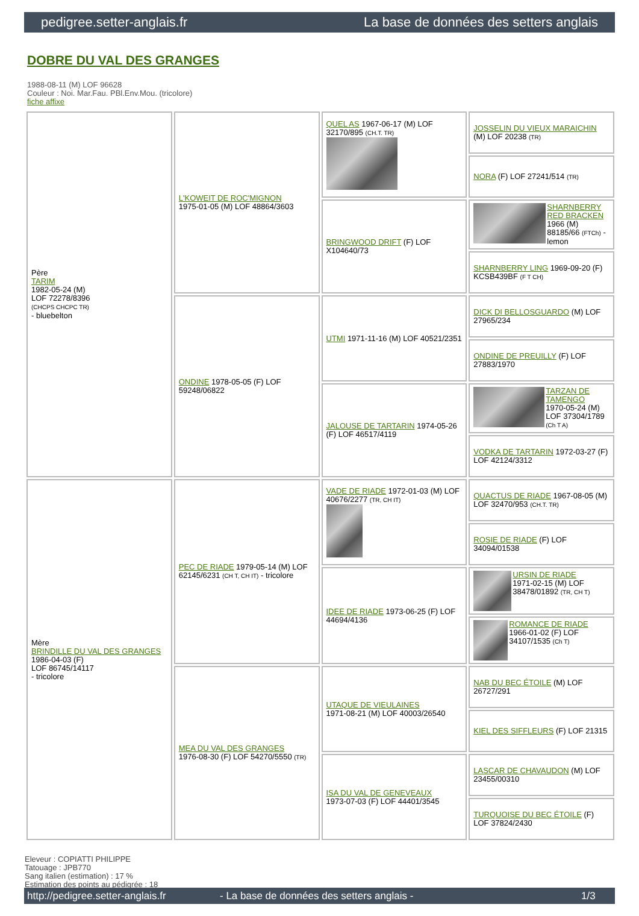pedigree.setter-anglais.fr La base de données des setters anglais
DOBRE DU VAL DES GRANGES
1988-08-11 (M) LOF 96628
Couleur : Noi. Mar.Fau. PBl.Env.Mou. (tricolore)
fiche affixe
| Père TARIM 1982-05-24 (M) LOF 72278/8396 (CHCPS CHCPC TR) - bluebelton | L'KOWEIT DE ROC'MIGNON 1975-01-05 (M) LOF 48864/3603 | QUEL AS 1967-06-17 (M) LOF 32170/895 (CH.T. TR) | JOSSELIN DU VIEUX MARAICHIN (M) LOF 20238 (TR) |
| | | | NORA (F) LOF 27241/514 (TR) |
| | | BRINGWOOD DRIFT (F) LOF X104640/73 | SHARNBERRY RED BRACKEN 1966 (M) 88185/66 (FTCh) - lemon |
| | | | SHARNBERRY LING 1969-09-20 (F) KCSB439BF (F T CH) |
| | ONDINE 1978-05-05 (F) LOF 59248/06822 | UTMI 1971-11-16 (M) LOF 40521/2351 | DICK DI BELLOSGUARDO (M) LOF 27965/234 |
| | | | ONDINE DE PREUILLY (F) LOF 27883/1970 |
| | | JALOUSE DE TARTARIN 1974-05-26 (F) LOF 46517/4119 | TARZAN DE TAMENGO 1970-05-24 (M) LOF 37304/1789 (Ch T A) |
| | | | VODKA DE TARTARIN 1972-03-27 (F) LOF 42124/3312 |
| Mère BRINDILLE DU VAL DES GRANGES 1986-04-03 (F) LOF 86745/14117 - tricolore | PEC DE RIADE 1979-05-14 (M) LOF 62145/6231 (CH T, CH IT) - tricolore | VADE DE RIADE 1972-01-03 (M) LOF 40676/2277 (TR, CH IT) | QUACTUS DE RIADE 1967-08-05 (M) LOF 32470/953 (CH.T. TR) |
| | | | ROSIE DE RIADE (F) LOF 34094/01538 |
| | | IDEE DE RIADE 1973-06-25 (F) LOF 44694/4136 | URSIN DE RIADE 1971-02-15 (M) LOF 38478/01892 (TR, CH T) |
| | | | ROMANCE DE RIADE 1966-01-02 (F) LOF 34107/1535 (Ch T) |
| | MEA DU VAL DES GRANGES 1976-08-30 (F) LOF 54270/5550 (TR) | UTAQUE DE VIEULAINES 1971-08-21 (M) LOF 40003/26540 | NAB DU BEC ÉTOILE (M) LOF 26727/291 |
| | | | KIEL DES SIFFLEURS (F) LOF 21315 |
| | | ISA DU VAL DE GENEVEAUX 1973-07-03 (F) LOF 44401/3545 | LASCAR DE CHAVAUDON (M) LOF 23455/00310 |
| | | | TURQUOISE DU BEC ÉTOILE (F) LOF 37824/2430 |
Eleveur : COPIATTI PHILIPPE
Tatouage : JPB770
Sang italien (estimation) : 17 %
Estimation des points au pédigrée : 18
http://pedigree.setter-anglais.fr - La base de données des setters anglais - 1/3